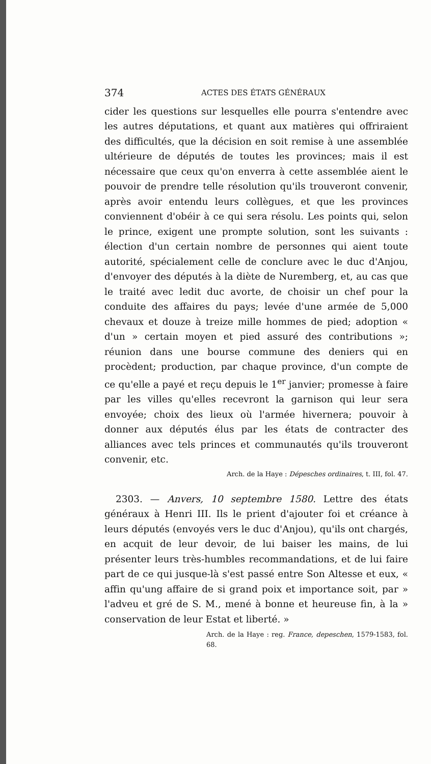374 ACTES DES ÉTATS GÉNÉRAUX
cider les questions sur lesquelles elle pourra s'entendre avec les autres députations, et quant aux matières qui offriraient des difficultés, que la décision en soit remise à une assemblée ultérieure de députés de toutes les provinces; mais il est nécessaire que ceux qu'on enverra à cette assemblée aient le pouvoir de prendre telle résolution qu'ils trouveront convenir, après avoir entendu leurs collègues, et que les provinces conviennent d'obéir à ce qui sera résolu. Les points qui, selon le prince, exigent une prompte solution, sont les suivants : élection d'un certain nombre de personnes qui aient toute autorité, spécialement celle de conclure avec le duc d'Anjou, d'envoyer des députés à la diète de Nuremberg, et, au cas que le traité avec ledit duc avorte, de choisir un chef pour la conduite des affaires du pays; levée d'une armée de 5,000 chevaux et douze à treize mille hommes de pied; adoption « d'un » certain moyen et pied assuré des contributions »; réunion dans une bourse commune des deniers qui en procèdent; production, par chaque province, d'un compte de ce qu'elle a payé et reçu depuis le 1<sup>er</sup> janvier; promesse à faire par les villes qu'elles recevront la garnison qui leur sera envoyée; choix des lieux où l'armée hivernera; pouvoir à donner aux députés élus par les états de contracter des alliances avec tels princes et communautés qu'ils trouveront convenir, etc.
Arch. de la Haye : Dépesches ordinaires, t. III, fol. 47.
2303. — Anvers, 10 septembre 1580. Lettre des états généraux à Henri III. Ils le prient d'ajouter foi et créance à leurs députés (envoyés vers le duc d'Anjou), qu'ils ont chargés, en acquit de leur devoir, de lui baiser les mains, de lui présenter leurs très-humbles recommandations, et de lui faire part de ce qui jusque-là s'est passé entre Son Altesse et eux, « affin qu'ung affaire de si grand poix et importance soit, par » l'adveu et gré de S. M., mené à bonne et heureuse fin, à la » conservation de leur Estat et liberté. »
Arch. de la Haye : reg. France, depeschen, 1579-1583, fol. 68.